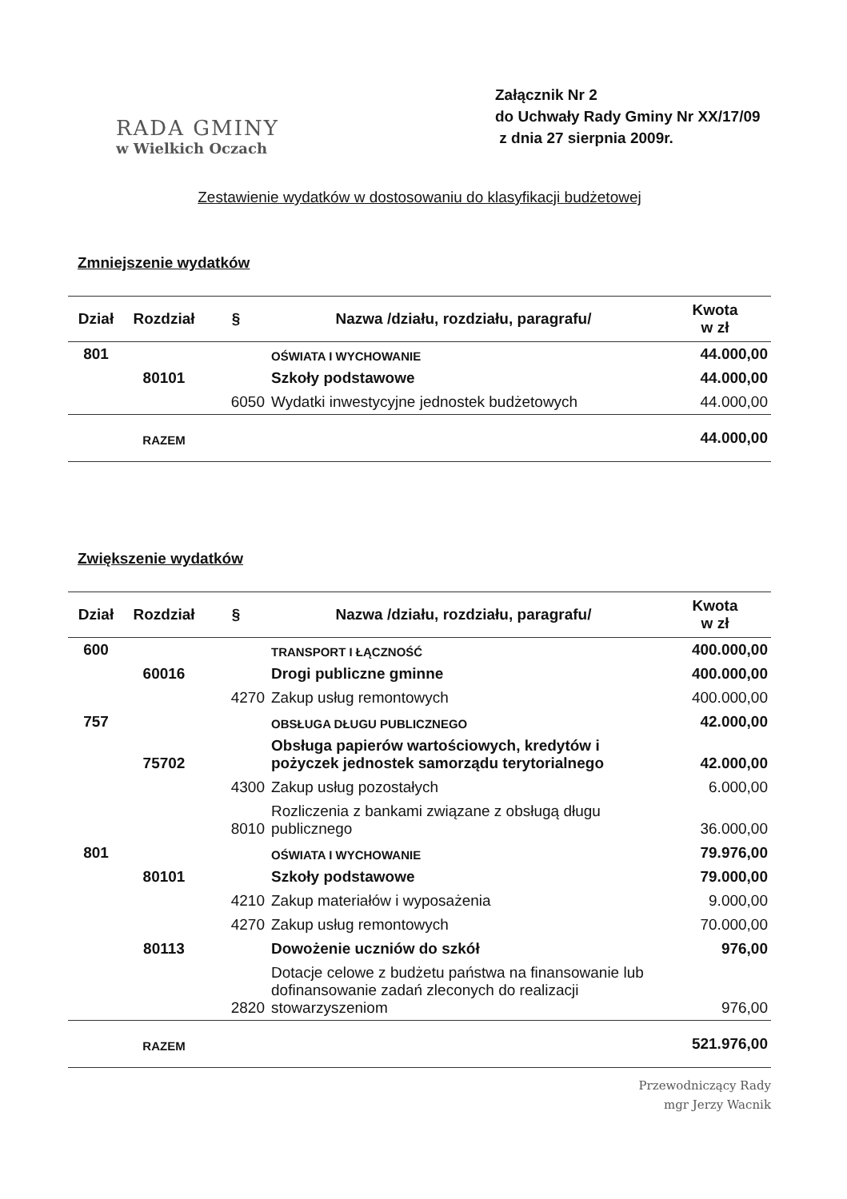RADA GMINY
w Wielkich Oczach
Załącznik Nr 2
do Uchwały Rady Gminy Nr XX/17/09
z dnia 27 sierpnia 2009r.
Zestawienie wydatków w dostosowaniu do klasyfikacji budżetowej
Zmniejszenie wydatków
| Dział | Rozdział | § | Nazwa /działu, rozdziału, paragrafu/ | Kwota w zł |
| --- | --- | --- | --- | --- |
| 801 | | | OŚWIATA I WYCHOWANIE | 44.000,00 |
| | 80101 | | Szkoły podstawowe | 44.000,00 |
| | | 6050 | Wydatki inwestycyjne jednostek budżetowych | 44.000,00 |
| | RAZEM | | | 44.000,00 |
Zwiększenie wydatków
| Dział | Rozdział | § | Nazwa /działu, rozdziału, paragrafu/ | Kwota w zł |
| --- | --- | --- | --- | --- |
| 600 | | | TRANSPORT I ŁĄCZNOŚĆ | 400.000,00 |
| | 60016 | | Drogi publiczne gminne | 400.000,00 |
| | | 4270 | Zakup usług remontowych | 400.000,00 |
| 757 | | | OBSŁUGA DŁUGU PUBLICZNEGO | 42.000,00 |
| | 75702 | | Obsługa papierów wartościowych, kredytów i pożyczek jednostek samorządu terytorialnego | 42.000,00 |
| | | 4300 | Zakup usług pozostałych | 6.000,00 |
| | | 8010 | Rozliczenia z bankami związane z obsługą długu publicznego | 36.000,00 |
| 801 | | | OŚWIATA I WYCHOWANIE | 79.976,00 |
| | 80101 | | Szkoły podstawowe | 79.000,00 |
| | | 4210 | Zakup materiałów i wyposażenia | 9.000,00 |
| | | 4270 | Zakup usług remontowych | 70.000,00 |
| | 80113 | | Dowożenie uczniów do szkół | 976,00 |
| | | 2820 | Dotacje celowe z budżetu państwa na finansowanie lub dofinansowanie zadań zleconych do realizacji stowarzyszeniom | 976,00 |
| | RAZEM | | | 521.976,00 |
Przewodniczący Rady
mgr Jerzy Wacnik